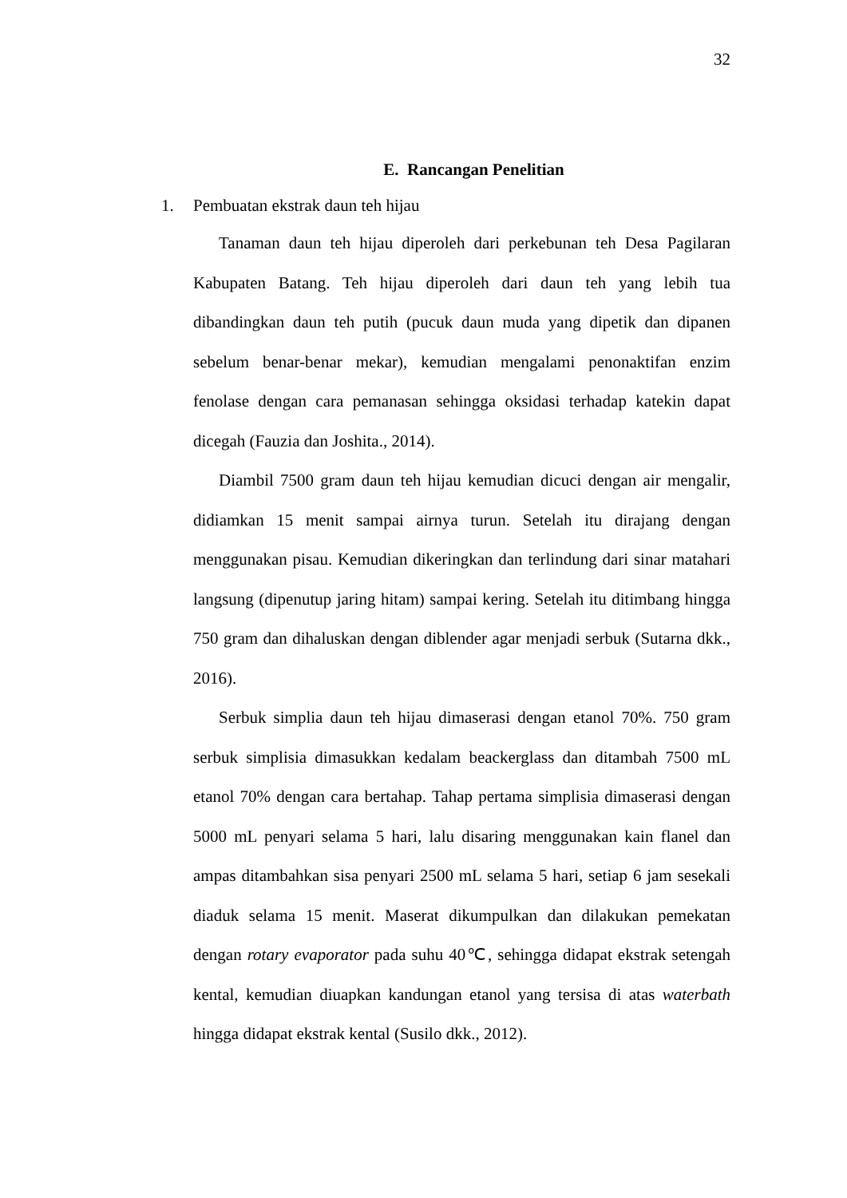32
E. Rancangan Penelitian
1. Pembuatan ekstrak daun teh hijau
Tanaman daun teh hijau diperoleh dari perkebunan teh Desa Pagilaran Kabupaten Batang. Teh hijau diperoleh dari daun teh yang lebih tua dibandingkan daun teh putih (pucuk daun muda yang dipetik dan dipanen sebelum benar-benar mekar), kemudian mengalami penonaktifan enzim fenolase dengan cara pemanasan sehingga oksidasi terhadap katekin dapat dicegah (Fauzia dan Joshita., 2014).
Diambil 7500 gram daun teh hijau kemudian dicuci dengan air mengalir, didiamkan 15 menit sampai airnya turun. Setelah itu dirajang dengan menggunakan pisau. Kemudian dikeringkan dan terlindung dari sinar matahari langsung (dipenutup jaring hitam) sampai kering. Setelah itu ditimbang hingga 750 gram dan dihaluskan dengan diblender agar menjadi serbuk (Sutarna dkk., 2016).
Serbuk simplia daun teh hijau dimaserasi dengan etanol 70%. 750 gram serbuk simplisia dimasukkan kedalam beackerglass dan ditambah 7500 mL etanol 70% dengan cara bertahap. Tahap pertama simplisia dimaserasi dengan 5000 mL penyari selama 5 hari, lalu disaring menggunakan kain flanel dan ampas ditambahkan sisa penyari 2500 mL selama 5 hari, setiap 6 jam sesekali diaduk selama 15 menit. Maserat dikumpulkan dan dilakukan pemekatan dengan rotary evaporator pada suhu 40℃, sehingga didapat ekstrak setengah kental, kemudian diuapkan kandungan etanol yang tersisa di atas waterbath hingga didapat ekstrak kental (Susilo dkk., 2012).